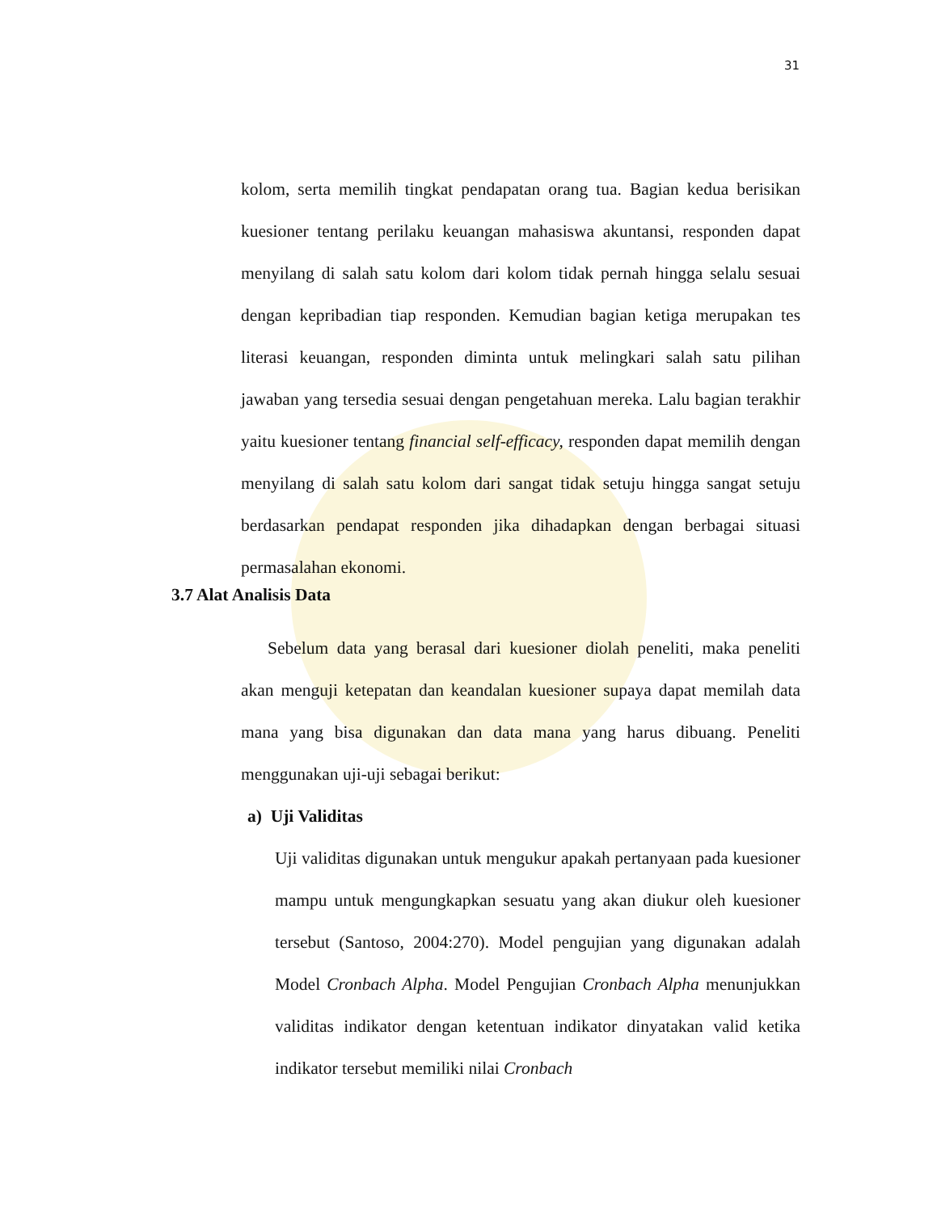31
kolom, serta memilih tingkat pendapatan orang tua. Bagian kedua berisikan kuesioner tentang perilaku keuangan mahasiswa akuntansi, responden dapat menyilang di salah satu kolom dari kolom tidak pernah hingga selalu sesuai dengan kepribadian tiap responden. Kemudian bagian ketiga merupakan tes literasi keuangan, responden diminta untuk melingkari salah satu pilihan jawaban yang tersedia sesuai dengan pengetahuan mereka. Lalu bagian terakhir yaitu kuesioner tentang financial self-efficacy, responden dapat memilih dengan menyilang di salah satu kolom dari sangat tidak setuju hingga sangat setuju berdasarkan pendapat responden jika dihadapkan dengan berbagai situasi permasalahan ekonomi.
3.7 Alat Analisis Data
Sebelum data yang berasal dari kuesioner diolah peneliti, maka peneliti akan menguji ketepatan dan keandalan kuesioner supaya dapat memilah data mana yang bisa digunakan dan data mana yang harus dibuang. Peneliti menggunakan uji-uji sebagai berikut:
a) Uji Validitas
Uji validitas digunakan untuk mengukur apakah pertanyaan pada kuesioner mampu untuk mengungkapkan sesuatu yang akan diukur oleh kuesioner tersebut (Santoso, 2004:270). Model pengujian yang digunakan adalah Model Cronbach Alpha. Model Pengujian Cronbach Alpha menunjukkan validitas indikator dengan ketentuan indikator dinyatakan valid ketika indikator tersebut memiliki nilai Cronbach